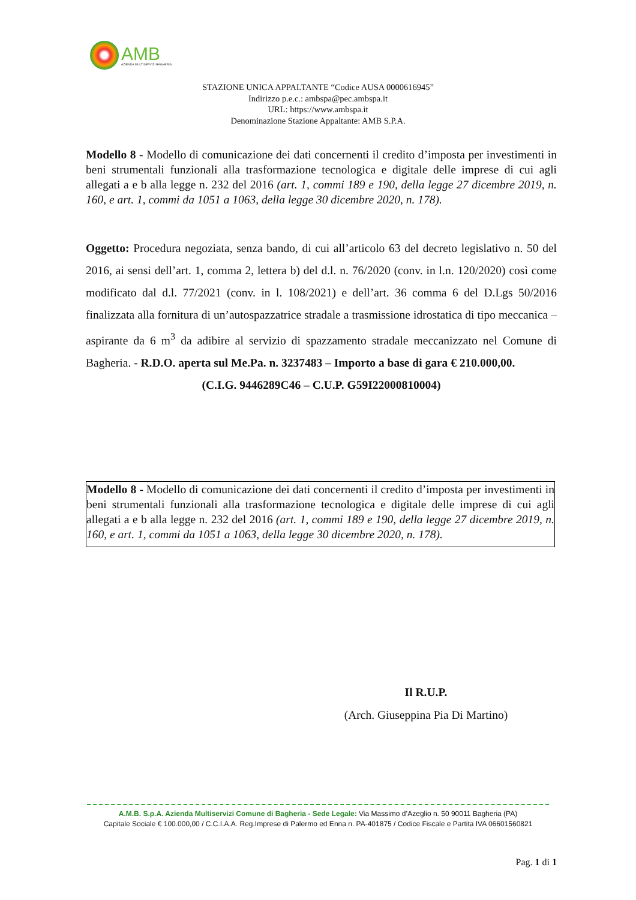AMB
AZIENDA MULTISERVIZI BAGHERIA
STAZIONE UNICA APPALTANTE “Codice AUSA 0000616945”
Indirizzo p.e.c.: ambspa@pec.ambspa.it
URL: https://www.ambspa.it
Denominazione Stazione Appaltante: AMB S.P.A.
Modello 8 - Modello di comunicazione dei dati concernenti il credito d’imposta per investimenti in beni strumentali funzionali alla trasformazione tecnologica e digitale delle imprese di cui agli allegati a e b alla legge n. 232 del 2016 (art. 1, commi 189 e 190, della legge 27 dicembre 2019, n. 160, e art. 1, commi da 1051 a 1063, della legge 30 dicembre 2020, n. 178).
Oggetto: Procedura negoziata, senza bando, di cui all’articolo 63 del decreto legislativo n. 50 del 2016, ai sensi dell’art. 1, comma 2, lettera b) del d.l. n. 76/2020 (conv. in l.n. 120/2020) così come modificato dal d.l. 77/2021 (conv. in l. 108/2021) e dell’art. 36 comma 6 del D.Lgs 50/2016 finalizzata alla fornitura di un’autospazzatrice stradale a trasmissione idrostatica di tipo meccanica – aspirante da 6 m<sup>3</sup> da adibire al servizio di spazzamento stradale meccanizzato nel Comune di Bagheria. - R.D.O. aperta sul Me.Pa. n. 3237483 – Importo a base di gara € 210.000,00.
(C.I.G. 9446289C46 – C.U.P. G59I22000810004)
Modello 8 - Modello di comunicazione dei dati concernenti il credito d’imposta per investimenti in beni strumentali funzionali alla trasformazione tecnologica e digitale delle imprese di cui agli allegati a e b alla legge n. 232 del 2016 (art. 1, commi 189 e 190, della legge 27 dicembre 2019, n. 160, e art. 1, commi da 1051 a 1063, della legge 30 dicembre 2020, n. 178).
Il R.U.P.
(Arch. Giuseppina Pia Di Martino)
A.M.B. S.p.A. Azienda Multiservizi Comune di Bagheria - Sede Legale: Via Massimo d’Azeglio n. 50 90011 Bagheria (PA)
Capitale Sociale € 100.000,00 / C.C.I.A.A. Reg.Imprese di Palermo ed Enna n. PA-401875 / Codice Fiscale e Partita IVA 06601560821
Pag. 1 di 1